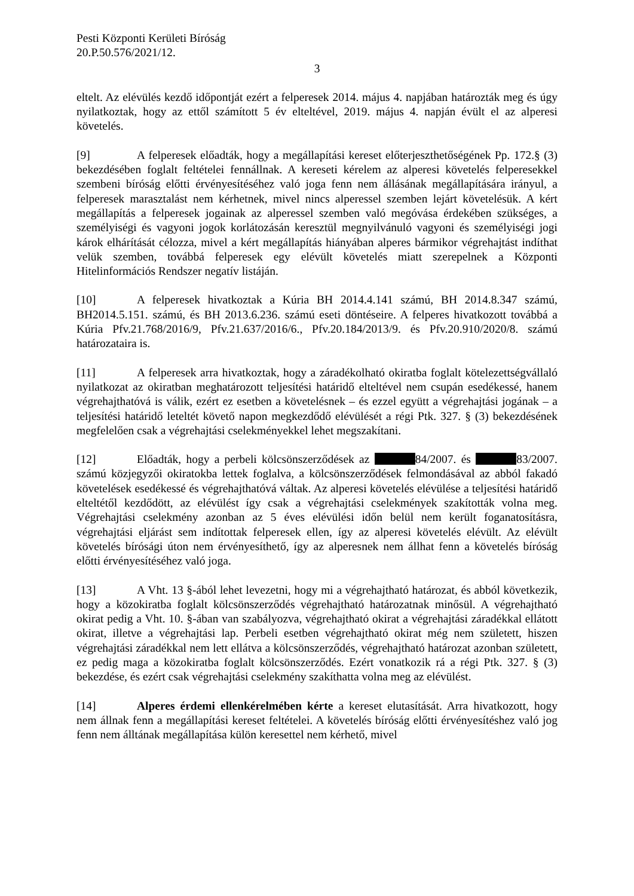Pesti Központi Kerületi Bíróság
20.P.50.576/2021/12.
3
eltelt. Az elévülés kezdő időpontját ezért a felperesek 2014. május 4. napjában határozták meg és úgy nyilatkoztak, hogy az ettől számított 5 év elteltével, 2019. május 4. napján évült el az alperesi követelés.
[9] A felperesek előadták, hogy a megállapítási kereset előterjeszthetőségének Pp. 172.§ (3) bekezdésében foglalt feltételei fennállnak. A kereseti kérelem az alperesi követelés felperesekkel szembeni bíróság előtti érvényesítéséhez való joga fenn nem állásának megállapítására irányul, a felperesek marasztalást nem kérhetnek, mivel nincs alperessel szemben lejárt követelésük. A kért megállapítás a felperesek jogainak az alperessel szemben való megóvása érdekében szükséges, a személyiségi és vagyoni jogok korlátozásán keresztül megnyilvánuló vagyoni és személyiségi jogi károk elhárítását célozza, mivel a kért megállapítás hiányában alperes bármikor végrehajtást indíthat velük szemben, továbbá felperesek egy elévült követelés miatt szerepelnek a Központi Hitelinformációs Rendszer negatív listáján.
[10] A felperesek hivatkoztak a Kúria BH 2014.4.141 számú, BH 2014.8.347 számú, BH2014.5.151. számú, és BH 2013.6.236. számú eseti döntéseire. A felperes hivatkozott továbbá a Kúria Pfv.21.768/2016/9, Pfv.21.637/2016/6., Pfv.20.184/2013/9. és Pfv.20.910/2020/8. számú határozataira is.
[11] A felperesek arra hivatkoztak, hogy a záradékolható okiratba foglalt kötelezettségvállaló nyilatkozat az okiratban meghatározott teljesítési határidő elteltével nem csupán esedékessé, hanem végrehajthatóvá is válik, ezért ez esetben a követelésnek – és ezzel együtt a végrehajtási jogának – a teljesítési határidő leteltét követő napon megkezdődő elévülését a régi Ptk. 327. § (3) bekezdésének megfelelően csak a végrehajtási cselekményekkel lehet megszakítani.
[12] Előadták, hogy a perbeli kölcsönszerződések az 84/2007. és 83/2007. számú közjegyzői okiratokba lettek foglalva, a kölcsönszerződések felmondásával az abból fakadó követelések esedékessé és végrehajthatóvá váltak. Az alperesi követelés elévülése a teljesítési határidő elteltétől kezdődött, az elévülést így csak a végrehajtási cselekmények szakították volna meg. Végrehajtási cselekmény azonban az 5 éves elévülési időn belül nem került foganatosításra, végrehajtási eljárást sem indítottak felperesek ellen, így az alperesi követelés elévült. Az elévült követelés bírósági úton nem érvényesíthető, így az alperesnek nem állhat fenn a követelés bíróság előtti érvényesítéséhez való joga.
[13] A Vht. 13 §-ából lehet levezetni, hogy mi a végrehajtható határozat, és abból következik, hogy a közokiratba foglalt kölcsönszerződés végrehajtható határozatnak minősül. A végrehajtható okirat pedig a Vht. 10. §-ában van szabályozva, végrehajtható okirat a végrehajtási záradékkal ellátott okirat, illetve a végrehajtási lap. Perbeli esetben végrehajtható okirat még nem született, hiszen végrehajtási záradékkal nem lett ellátva a kölcsönszerződés, végrehajtható határozat azonban született, ez pedig maga a közokiratba foglalt kölcsönszerződés. Ezért vonatkozik rá a régi Ptk. 327. § (3) bekezdése, és ezért csak végrehajtási cselekmény szakíthatta volna meg az elévülést.
[14] Alperes érdemi ellenkérelmében kérte a kereset elutasítását. Arra hivatkozott, hogy nem állnak fenn a megállapítási kereset feltételei. A követelés bíróság előtti érvényesítéshez való jog fenn nem álltának megállapítása külön keresettel nem kérhető, mivel